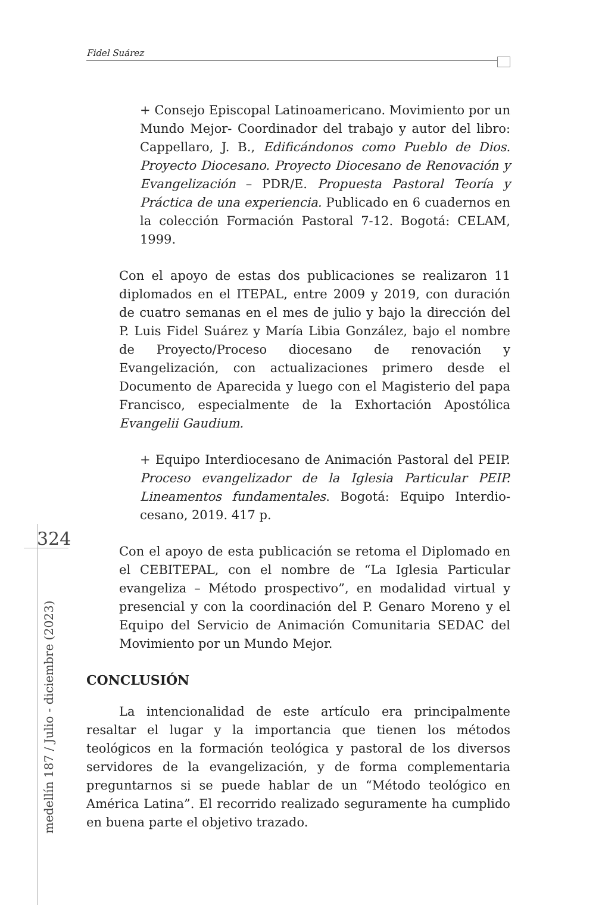Fidel Suárez
+ Consejo Episcopal Latinoamericano. Movimiento por un Mundo Mejor- Coordinador del trabajo y autor del libro: Cappellaro, J. B., Edificándonos como Pueblo de Dios. Proyecto Diocesano. Proyecto Diocesano de Renovación y Evangelización – PDR/E. Propuesta Pastoral Teoría y Práctica de una experiencia. Publicado en 6 cuadernos en la colección Formación Pastoral 7-12. Bogotá: CELAM, 1999.
Con el apoyo de estas dos publicaciones se realizaron 11 diplomados en el ITEPAL, entre 2009 y 2019, con duración de cuatro semanas en el mes de julio y bajo la dirección del P. Luis Fidel Suárez y María Libia González, bajo el nombre de Proyecto/Proceso diocesano de renovación y Evangelización, con actualizaciones primero desde el Documento de Aparecida y luego con el Magisterio del papa Francisco, especialmente de la Exhortación Apostólica Evangelii Gaudium.
+ Equipo Interdiocesano de Animación Pastoral del PEIP. Proceso evangelizador de la Iglesia Particular PEIP. Lineamentos fundamentales. Bogotá: Equipo Interdio-cesano, 2019. 417 p.
Con el apoyo de esta publicación se retoma el Diplomado en el CEBITEPAL, con el nombre de “La Iglesia Particular evangeliza – Método prospectivo”, en modalidad virtual y presencial y con la coordinación del P. Genaro Moreno y el Equipo del Servicio de Animación Comunitaria SEDAC del Movimiento por un Mundo Mejor.
CONCLUSIÓN
La intencionalidad de este artículo era principalmente resaltar el lugar y la importancia que tienen los métodos teológicos en la formación teológica y pastoral de los diversos servidores de la evangelización, y de forma complementaria preguntarnos si se puede hablar de un “Método teológico en América Latina”. El recorrido realizado seguramente ha cumplido en buena parte el objetivo trazado.
324
medellín 187 / Julio - diciembre (2023)